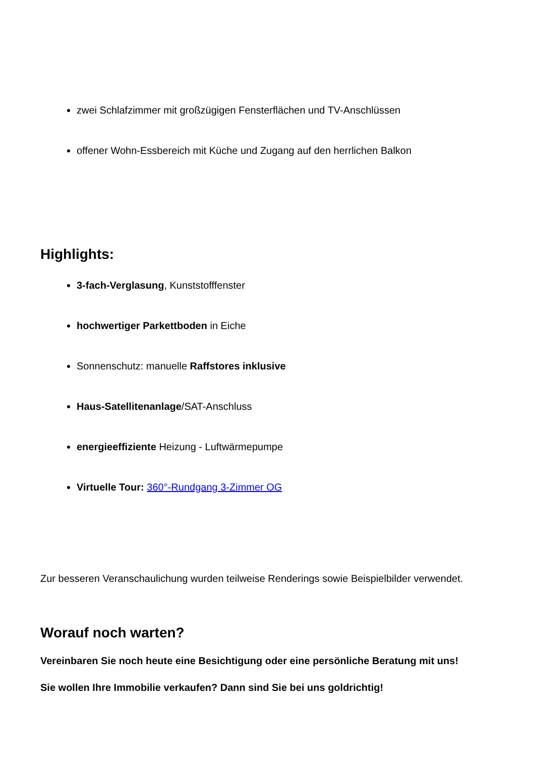zwei Schlafzimmer mit großzügigen Fensterflächen und TV-Anschlüssen
offener Wohn-Essbereich mit Küche und Zugang auf den herrlichen Balkon
Highlights:
3-fach-Verglasung, Kunststofffenster
hochwertiger Parkettboden in Eiche
Sonnenschutz: manuelle Raffstores inklusive
Haus-Satellitenanlage/SAT-Anschluss
energieeffiziente Heizung - Luftwärmepumpe
Virtuelle Tour: 360°-Rundgang 3-Zimmer OG
Zur besseren Veranschaulichung wurden teilweise Renderings sowie Beispielbilder verwendet.
Worauf noch warten?
Vereinbaren Sie noch heute eine Besichtigung oder eine persönliche Beratung mit uns!
Sie wollen Ihre Immobilie verkaufen? Dann sind Sie bei uns goldrichtig!